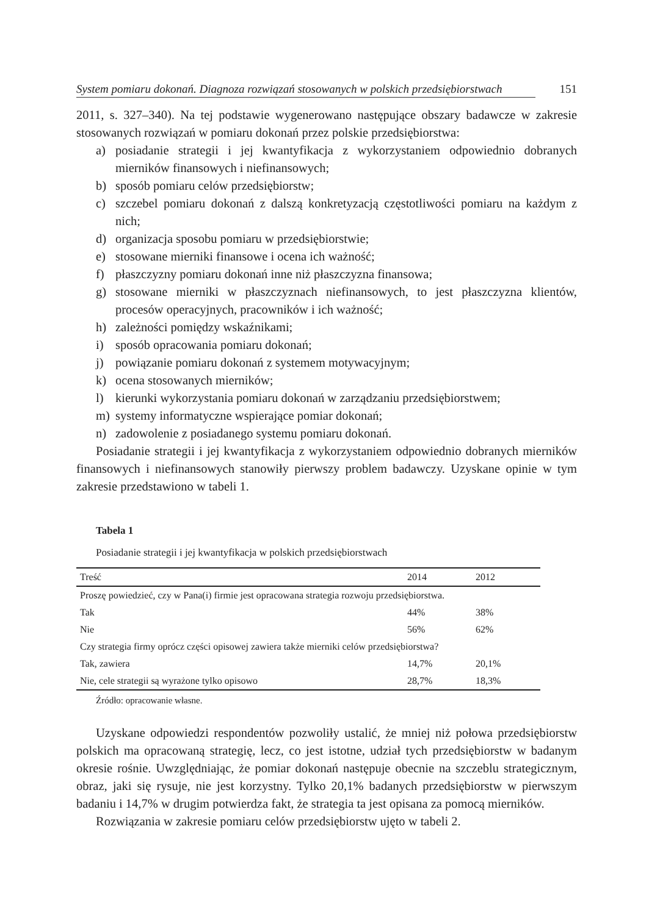System pomiaru dokonań. Diagnoza rozwiązań stosowanych w polskich przedsiębiorstwach 151
2011, s. 327–340). Na tej podstawie wygenerowano następujące obszary badawcze w zakresie stosowanych rozwiązań w pomiaru dokonań przez polskie przedsiębiorstwa:
a) posiadanie strategii i jej kwantyfikacja z wykorzystaniem odpowiednio dobranych mierników finansowych i niefinansowych;
b) sposób pomiaru celów przedsiębiorstw;
c) szczebel pomiaru dokonań z dalszą konkretyzacją częstotliwości pomiaru na każdym z nich;
d) organizacja sposobu pomiaru w przedsiębiorstwie;
e) stosowane mierniki finansowe i ocena ich ważność;
f) płaszczyzny pomiaru dokonań inne niż płaszczyzna finansowa;
g) stosowane mierniki w płaszczyznach niefinansowych, to jest płaszczyzna klientów, procesów operacyjnych, pracowników i ich ważność;
h) zależności pomiędzy wskaźnikami;
i) sposób opracowania pomiaru dokonań;
j) powiązanie pomiaru dokonań z systemem motywacyjnym;
k) ocena stosowanych mierników;
l) kierunki wykorzystania pomiaru dokonań w zarządzaniu przedsiębiorstwem;
m) systemy informatyczne wspierające pomiar dokonań;
n) zadowolenie z posiadanego systemu pomiaru dokonań.
Posiadanie strategii i jej kwantyfikacja z wykorzystaniem odpowiednio dobranych mierników finansowych i niefinansowych stanowiły pierwszy problem badawczy. Uzyskane opinie w tym zakresie przedstawiono w tabeli 1.
Tabela 1
Posiadanie strategii i jej kwantyfikacja w polskich przedsiębiorstwach
| Treść | 2014 | 2012 |
| --- | --- | --- |
| Proszę powiedzieć, czy w Pana(i) firmie jest opracowana strategia rozwoju przedsiębiorstwa. | | |
| Tak | 44% | 38% |
| Nie | 56% | 62% |
| Czy strategia firmy oprócz części opisowej zawiera także mierniki celów przedsiębiorstwa? | | |
| Tak, zawiera | 14,7% | 20,1% |
| Nie, cele strategii są wyrażone tylko opisowo | 28,7% | 18,3% |
Źródło: opracowanie własne.
Uzyskane odpowiedzi respondentów pozwoliły ustalić, że mniej niż połowa przedsię­biorstw polskich ma opracowaną strategię, lecz, co jest istotne, udział tych przedsiębiorstw w badanym okresie rośnie. Uwzględniając, że pomiar dokonań następuje obecnie na szczeblu strategicznym, obraz, jaki się rysuje, nie jest korzystny. Tylko 20,1% badanych przedsię­biorstw w pierwszym badaniu i 14,7% w drugim potwierdza fakt, że strategia ta jest opisana za pomocą mierników.
Rozwiązania w zakresie pomiaru celów przedsiębiorstw ujęto w tabeli 2.